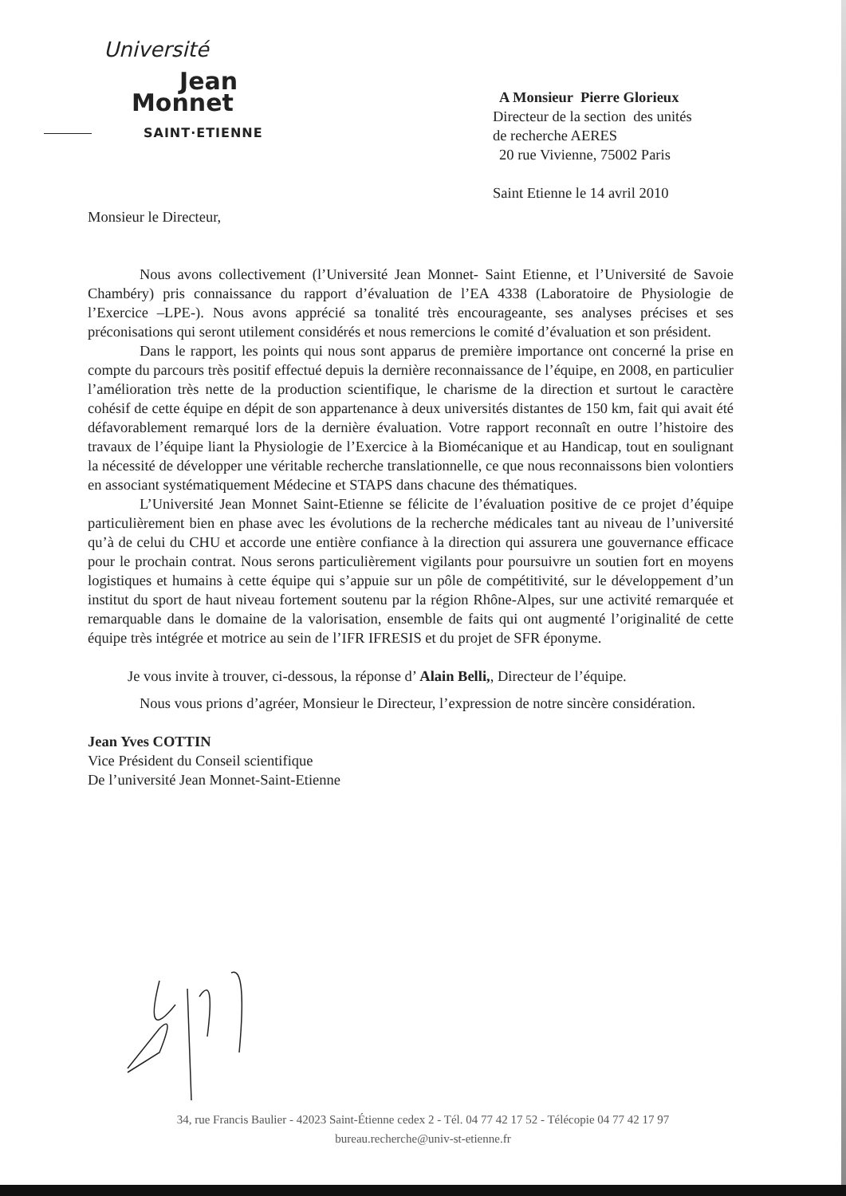Université
Jean
Monnet
SAINT·ETIENNE
A Monsieur Pierre Glorieux
Directeur de la section des unités
de recherche AERES
20 rue Vivienne, 75002 Paris
Saint Etienne le 14 avril 2010
Monsieur le Directeur,
Nous avons collectivement (l’Université Jean Monnet- Saint Etienne, et l’Université de Savoie Chambéry) pris connaissance du rapport d’évaluation de l’EA 4338 (Laboratoire de Physiologie de l’Exercice –LPE-). Nous avons apprécié sa tonalité très encourageante, ses analyses précises et ses préconisations qui seront utilement considérés et nous remercions le comité d’évaluation et son président.
Dans le rapport, les points qui nous sont apparus de première importance ont concerné la prise en compte du parcours très positif effectué depuis la dernière reconnaissance de l’équipe, en 2008, en particulier l’amélioration très nette de la production scientifique, le charisme de la direction et surtout le caractère cohésif de cette équipe en dépit de son appartenance à deux universités distantes de 150 km, fait qui avait été défavorablement remarqué lors de la dernière évaluation. Votre rapport reconnaît en outre l’histoire des travaux de l’équipe liant la Physiologie de l’Exercice à la Biomécanique et au Handicap, tout en soulignant la nécessité de développer une véritable recherche translationnelle, ce que nous reconnaissons bien volontiers en associant systématiquement Médecine et STAPS dans chacune des thématiques.
L’Université Jean Monnet Saint-Etienne se félicite de l’évaluation positive de ce projet d’équipe particulièrement bien en phase avec les évolutions de la recherche médicales tant au niveau de l’université qu’à de celui du CHU et accorde une entière confiance à la direction qui assurera une gouvernance efficace pour le prochain contrat. Nous serons particulièrement vigilants pour poursuivre un soutien fort en moyens logistiques et humains à cette équipe qui s’appuie sur un pôle de compétitivité, sur le développement d’un institut du sport de haut niveau fortement soutenu par la région Rhône-Alpes, sur une activité remarquée et remarquable dans le domaine de la valorisation, ensemble de faits qui ont augmenté l’originalité de cette équipe très intégrée et motrice au sein de l’IFR IFRESIS et du projet de SFR éponyme.
Je vous invite à trouver, ci-dessous, la réponse d’ Alain Belli,, Directeur de l’équipe.
Nous vous prions d’agréer, Monsieur le Directeur, l’expression de notre sincère considération.
Jean Yves COTTIN
Vice Président du Conseil scientifique
De l’université Jean Monnet-Saint-Etienne
34, rue Francis Baulier - 42023 Saint-Étienne cedex 2 - Tél. 04 77 42 17 52 - Télécopie 04 77 42 17 97
bureau.recherche@univ-st-etienne.fr